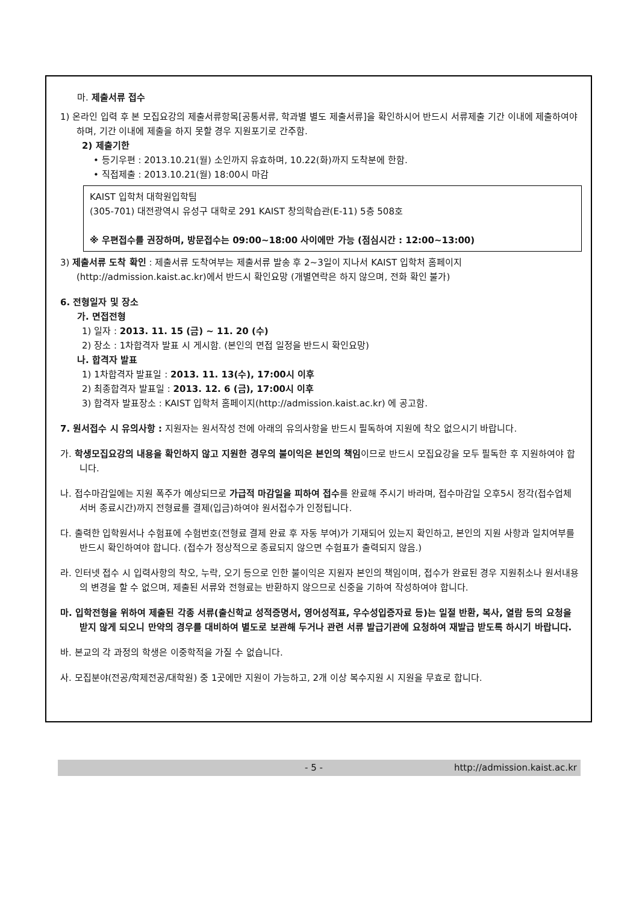마. 제출서류 접수
1) 온라인 입력 후 본 모집요강의 제출서류항목[공통서류, 학과별 별도 제출서류]을 확인하시어 반드시 서류제출 기간 이내에 제출하여야 하며, 기간 이내에 제출을 하지 못할 경우 지원포기로 간주함.
2) 제출기한
• 등기우편 : 2013.10.21(월) 소인까지 유효하며, 10.22(화)까지 도착분에 한함.
• 직접제출 : 2013.10.21(월) 18:00시 마감
KAIST 입학처 대학원입학팀
(305-701) 대전광역시 유성구 대학로 291 KAIST 창의학습관(E-11) 5층 508호
※ 우편접수를 권장하며, 방문접수는 09:00~18:00 사이에만 가능 (점심시간 : 12:00~13:00)
3) 제출서류 도착 확인 : 제출서류 도착여부는 제출서류 발송 후 2~3일이 지나서 KAIST 입학처 홈페이지(http://admission.kaist.ac.kr)에서 반드시 확인요망 (개별연락은 하지 않으며, 전화 확인 불가)
6. 전형일자 및 장소
가. 면접전형
1) 일자 : 2013. 11. 15 (금) ~ 11. 20 (수)
2) 장소 : 1차합격자 발표 시 게시함. (본인의 면접 일정을 반드시 확인요망)
나. 합격자 발표
1) 1차합격자 발표일 : 2013. 11. 13(수), 17:00시 이후
2) 최종합격자 발표일 : 2013. 12. 6 (금), 17:00시 이후
3) 합격자 발표장소 : KAIST 입학처 홈페이지(http://admission.kaist.ac.kr) 에 공고함.
7. 원서접수 시 유의사항 : 지원자는 원서작성 전에 아래의 유의사항을 반드시 필독하여 지원에 착오 없으시기 바랍니다.
가. 학생모집요강의 내용을 확인하지 않고 지원한 경우의 불이익은 본인의 책임이므로 반드시 모집요강을 모두 필독한 후 지원하여야 합니다.
나. 접수마감일에는 지원 폭주가 예상되므로 가급적 마감일을 피하여 접수를 완료해 주시기 바라며, 접수마감일 오후5시 정각(접수업체 서버 종료시간)까지 전형료를 결제(입금)하여야 원서접수가 인정됩니다.
다. 출력한 입학원서나 수험표에 수험번호(전형료 결제 완료 후 자동 부여)가 기재되어 있는지 확인하고, 본인의 지원 사항과 일치여부를 반드시 확인하여야 합니다. (접수가 정상적으로 종료되지 않으면 수험표가 출력되지 않음.)
라. 인터넷 접수 시 입력사항의 착오, 누락, 오기 등으로 인한 불이익은 지원자 본인의 책임이며, 접수가 완료된 경우 지원취소나 원서내용의 변경을 할 수 없으며, 제출된 서류와 전형료는 반환하지 않으므로 신중을 기하여 작성하여야 합니다.
마. 입학전형을 위하여 제출된 각종 서류(출신학교 성적증명서, 영어성적표, 우수성입증자료 등)는 일절 반환, 복사, 열람 등의 요청을 받지 않게 되오니 만약의 경우를 대비하여 별도로 보관해 두거나 관련 서류 발급기관에 요청하여 재발급 받도록 하시기 바랍니다.
바. 본교의 각 과정의 학생은 이중학적을 가질 수 없습니다.
사. 모집분야(전공/학제전공/대학원) 중 1곳에만 지원이 가능하고, 2개 이상 복수지원 시 지원을 무효로 합니다.
- 5 - http://admission.kaist.ac.kr